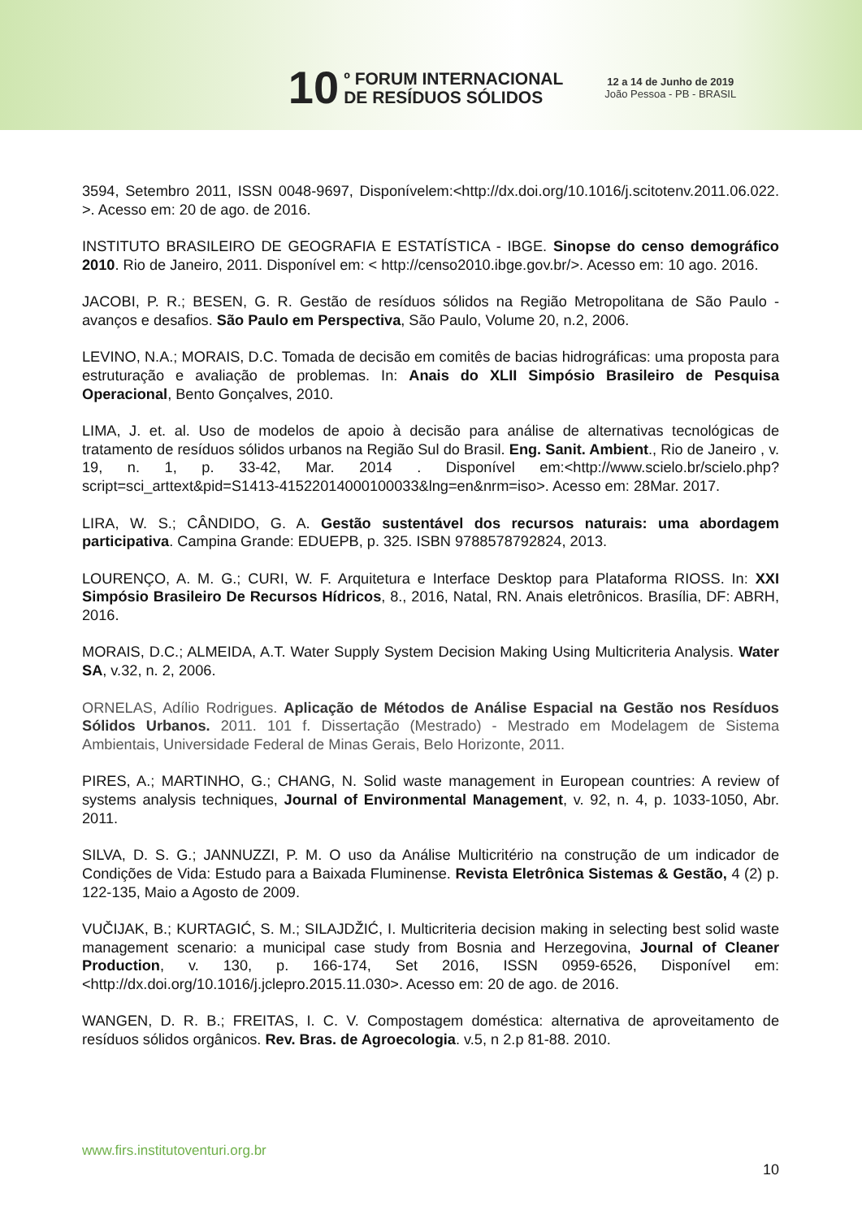10
º FORUM INTERNACIONAL
DE RESÍDUOS SÓLIDOS
12 a 14 de Junho de 2019
João Pessoa - PB - BRASIL
3594, Setembro 2011, ISSN 0048-9697, Disponívelem:<http://dx.doi.org/10.1016/j.scitotenv.2011.06.022. >. Acesso em: 20 de ago. de 2016.
INSTITUTO BRASILEIRO DE GEOGRAFIA E ESTATÍSTICA - IBGE. Sinopse do censo demográfico 2010. Rio de Janeiro, 2011. Disponível em: < http://censo2010.ibge.gov.br/>. Acesso em: 10 ago. 2016.
JACOBI, P. R.; BESEN, G. R. Gestão de resíduos sólidos na Região Metropolitana de São Paulo - avanços e desafios. São Paulo em Perspectiva, São Paulo, Volume 20, n.2, 2006.
LEVINO, N.A.; MORAIS, D.C. Tomada de decisão em comitês de bacias hidrográficas: uma proposta para estruturação e avaliação de problemas. In: Anais do XLII Simpósio Brasileiro de Pesquisa Operacional, Bento Gonçalves, 2010.
LIMA, J. et. al. Uso de modelos de apoio à decisão para análise de alternativas tecnológicas de tratamento de resíduos sólidos urbanos na Região Sul do Brasil. Eng. Sanit. Ambient., Rio de Janeiro , v. 19, n. 1, p. 33-42, Mar. 2014 . Disponível em:<http://www.scielo.br/scielo.php?script=sci_arttext&pid=S1413-41522014000100033&lng=en&nrm=iso>. Acesso em: 28Mar. 2017.
LIRA, W. S.; CÂNDIDO, G. A. Gestão sustentável dos recursos naturais: uma abordagem participativa. Campina Grande: EDUEPB, p. 325. ISBN 9788578792824, 2013.
LOURENÇO, A. M. G.; CURI, W. F. Arquitetura e Interface Desktop para Plataforma RIOSS. In: XXI Simpósio Brasileiro De Recursos Hídricos, 8., 2016, Natal, RN. Anais eletrônicos. Brasília, DF: ABRH, 2016.
MORAIS, D.C.; ALMEIDA, A.T. Water Supply System Decision Making Using Multicriteria Analysis. Water SA, v.32, n. 2, 2006.
ORNELAS, Adílio Rodrigues. Aplicação de Métodos de Análise Espacial na Gestão nos Resíduos Sólidos Urbanos. 2011. 101 f. Dissertação (Mestrado) - Mestrado em Modelagem de Sistema Ambientais, Universidade Federal de Minas Gerais, Belo Horizonte, 2011.
PIRES, A.; MARTINHO, G.; CHANG, N. Solid waste management in European countries: A review of systems analysis techniques, Journal of Environmental Management, v. 92, n. 4, p. 1033-1050, Abr. 2011.
SILVA, D. S. G.; JANNUZZI, P. M. O uso da Análise Multicritério na construção de um indicador de Condições de Vida: Estudo para a Baixada Fluminense. Revista Eletrônica Sistemas & Gestão, 4 (2) p. 122-135, Maio a Agosto de 2009.
VUČIJAK, B.; KURTAGIĆ, S. M.; SILAJDŽIĆ, I. Multicriteria decision making in selecting best solid waste management scenario: a municipal case study from Bosnia and Herzegovina, Journal of Cleaner Production, v. 130, p. 166-174, Set 2016, ISSN 0959-6526, Disponível em:<http://dx.doi.org/10.1016/j.jclepro.2015.11.030>. Acesso em: 20 de ago. de 2016.
WANGEN, D. R. B.; FREITAS, I. C. V. Compostagem doméstica: alternativa de aproveitamento de resíduos sólidos orgânicos. Rev. Bras. de Agroecologia. v.5, n 2.p 81-88. 2010.
www.firs.institutoventuri.org.br
10